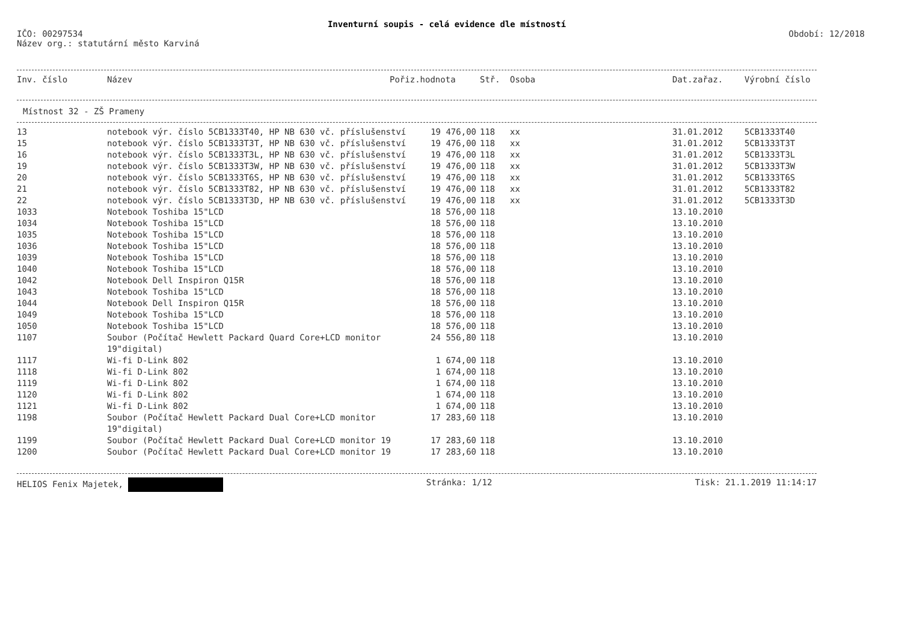Inventurní soupis - celá evidence dle místností
IČO: 00297534
Název org.: statutární město Karviná
Období: 12/2018
| Inv. číslo | Název | Pořiz.hodnota | Stř. | Osoba | Dat.zařaz. | Výrobní číslo |
| --- | --- | --- | --- | --- | --- | --- |
Místnost 32 - ZŠ Prameny
| 13 | notebook výr. číslo 5CB1333T40, HP NB 630 vč. příslušenství | 19 476,00 | 118 | xx | 31.01.2012 | 5CB1333T40 |
| 15 | notebook výr. číslo 5CB1333T3T, HP NB 630 vč. příslušenství | 19 476,00 | 118 | xx | 31.01.2012 | 5CB1333T3T |
| 16 | notebook výr. číslo 5CB1333T3L, HP NB 630 vč. příslušenství | 19 476,00 | 118 | xx | 31.01.2012 | 5CB1333T3L |
| 19 | notebook výr. číslo 5CB1333T3W, HP NB 630 vč. příslušenství | 19 476,00 | 118 | xx | 31.01.2012 | 5CB1333T3W |
| 20 | notebook výr. číslo 5CB1333T6S, HP NB 630 vč. příslušenství | 19 476,00 | 118 | xx | 31.01.2012 | 5CB1333T6S |
| 21 | notebook výr. číslo 5CB1333T82, HP NB 630 vč. příslušenství | 19 476,00 | 118 | xx | 31.01.2012 | 5CB1333T82 |
| 22 | notebook výr. číslo 5CB1333T3D, HP NB 630 vč. příslušenství | 19 476,00 | 118 | xx | 31.01.2012 | 5CB1333T3D |
| 1033 | Notebook Toshiba 15"LCD | 18 576,00 | 118 | | 13.10.2010 | |
| 1034 | Notebook Toshiba 15"LCD | 18 576,00 | 118 | | 13.10.2010 | |
| 1035 | Notebook Toshiba 15"LCD | 18 576,00 | 118 | | 13.10.2010 | |
| 1036 | Notebook Toshiba 15"LCD | 18 576,00 | 118 | | 13.10.2010 | |
| 1039 | Notebook Toshiba 15"LCD | 18 576,00 | 118 | | 13.10.2010 | |
| 1040 | Notebook Toshiba 15"LCD | 18 576,00 | 118 | | 13.10.2010 | |
| 1042 | Notebook Dell Inspiron Q15R | 18 576,00 | 118 | | 13.10.2010 | |
| 1043 | Notebook Toshiba 15"LCD | 18 576,00 | 118 | | 13.10.2010 | |
| 1044 | Notebook Dell Inspiron Q15R | 18 576,00 | 118 | | 13.10.2010 | |
| 1049 | Notebook Toshiba 15"LCD | 18 576,00 | 118 | | 13.10.2010 | |
| 1050 | Notebook Toshiba 15"LCD | 18 576,00 | 118 | | 13.10.2010 | |
| 1107 | Soubor (Počítač Hewlett Packard Quard Core+LCD monitor 19"digital) | 24 556,80 | 118 | | 13.10.2010 | |
| 1117 | Wi-fi D-Link 802 | 1 674,00 | 118 | | 13.10.2010 | |
| 1118 | Wi-fi D-Link 802 | 1 674,00 | 118 | | 13.10.2010 | |
| 1119 | Wi-fi D-Link 802 | 1 674,00 | 118 | | 13.10.2010 | |
| 1120 | Wi-fi D-Link 802 | 1 674,00 | 118 | | 13.10.2010 | |
| 1121 | Wi-fi D-Link 802 | 1 674,00 | 118 | | 13.10.2010 | |
| 1198 | Soubor (Počítač Hewlett Packard Dual Core+LCD monitor 19"digital) | 17 283,60 | 118 | | 13.10.2010 | |
| 1199 | Soubor (Počítač Hewlett Packard Dual Core+LCD monitor 19 | 17 283,60 | 118 | | 13.10.2010 | |
| 1200 | Soubor (Počítač Hewlett Packard Dual Core+LCD monitor 19 | 17 283,60 | 118 | | 13.10.2010 | |
HELIOS Fenix Majetek, Stránka: 1/12 Tisk: 21.1.2019 11:14:17